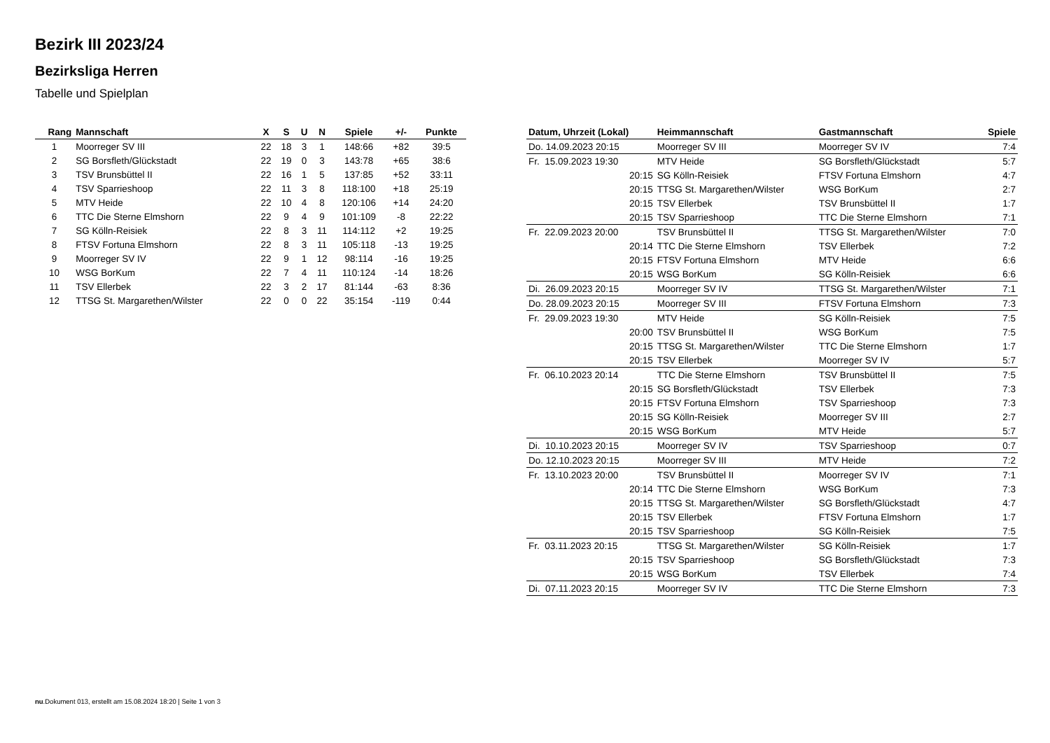Bezirk III 2023/24
Bezirksliga Herren
Tabelle und Spielplan
| Rang | Mannschaft | X | S | U | N | Spiele | +/- | Punkte |
| --- | --- | --- | --- | --- | --- | --- | --- | --- |
| 1 | Moorreger SV III | 22 | 18 | 3 | 1 | 148:66 | +82 | 39:5 |
| 2 | SG Borsfleth/Glückstadt | 22 | 19 | 0 | 3 | 143:78 | +65 | 38:6 |
| 3 | TSV Brunsbüttel II | 22 | 16 | 1 | 5 | 137:85 | +52 | 33:11 |
| 4 | TSV Sparrieshoop | 22 | 11 | 3 | 8 | 118:100 | +18 | 25:19 |
| 5 | MTV Heide | 22 | 10 | 4 | 8 | 120:106 | +14 | 24:20 |
| 6 | TTC Die Sterne Elmshorn | 22 | 9 | 4 | 9 | 101:109 | -8 | 22:22 |
| 7 | SG Kölln-Reisiek | 22 | 8 | 3 | 11 | 114:112 | +2 | 19:25 |
| 8 | FTSV Fortuna Elmshorn | 22 | 8 | 3 | 11 | 105:118 | -13 | 19:25 |
| 9 | Moorreger SV IV | 22 | 9 | 1 | 12 | 98:114 | -16 | 19:25 |
| 10 | WSG BorKum | 22 | 7 | 4 | 11 | 110:124 | -14 | 18:26 |
| 11 | TSV Ellerbek | 22 | 3 | 2 | 17 | 81:144 | -63 | 8:36 |
| 12 | TTSG St. Margarethen/Wilster | 22 | 0 | 0 | 22 | 35:154 | -119 | 0:44 |
| Datum, Uhrzeit (Lokal) | Heimmannschaft | Gastmannschaft | Spiele |
| --- | --- | --- | --- |
| Do. 14.09.2023 20:15 | Moorreger SV III | Moorreger SV IV | 7:4 |
| Fr. 15.09.2023 19:30 | MTV Heide | SG Borsfleth/Glückstadt | 5:7 |
| 20:15 | SG Kölln-Reisiek | FTSV Fortuna Elmshorn | 4:7 |
| 20:15 | TTSG St. Margarethen/Wilster | WSG BorKum | 2:7 |
| 20:15 | TSV Ellerbek | TSV Brunsbüttel II | 1:7 |
| 20:15 | TSV Sparrieshoop | TTC Die Sterne Elmshorn | 7:1 |
| Fr. 22.09.2023 20:00 | TSV Brunsbüttel II | TTSG St. Margarethen/Wilster | 7:0 |
| 20:14 | TTC Die Sterne Elmshorn | TSV Ellerbek | 7:2 |
| 20:15 | FTSV Fortuna Elmshorn | MTV Heide | 6:6 |
| 20:15 | WSG BorKum | SG Kölln-Reisiek | 6:6 |
| Di. 26.09.2023 20:15 | Moorreger SV IV | TTSG St. Margarethen/Wilster | 7:1 |
| Do. 28.09.2023 20:15 | Moorreger SV III | FTSV Fortuna Elmshorn | 7:3 |
| Fr. 29.09.2023 19:30 | MTV Heide | SG Kölln-Reisiek | 7:5 |
| 20:00 | TSV Brunsbüttel II | WSG BorKum | 7:5 |
| 20:15 | TTSG St. Margarethen/Wilster | TTC Die Sterne Elmshorn | 1:7 |
| 20:15 | TSV Ellerbek | Moorreger SV IV | 5:7 |
| Fr. 06.10.2023 20:14 | TTC Die Sterne Elmshorn | TSV Brunsbüttel II | 7:5 |
| 20:15 | SG Borsfleth/Glückstadt | TSV Ellerbek | 7:3 |
| 20:15 | FTSV Fortuna Elmshorn | TSV Sparrieshoop | 7:3 |
| 20:15 | SG Kölln-Reisiek | Moorreger SV III | 2:7 |
| 20:15 | WSG BorKum | MTV Heide | 5:7 |
| Di. 10.10.2023 20:15 | Moorreger SV IV | TSV Sparrieshoop | 0:7 |
| Do. 12.10.2023 20:15 | Moorreger SV III | MTV Heide | 7:2 |
| Fr. 13.10.2023 20:00 | TSV Brunsbüttel II | Moorreger SV IV | 7:1 |
| 20:14 | TTC Die Sterne Elmshorn | WSG BorKum | 7:3 |
| 20:15 | TTSG St. Margarethen/Wilster | SG Borsfleth/Glückstadt | 4:7 |
| 20:15 | TSV Ellerbek | FTSV Fortuna Elmshorn | 1:7 |
| 20:15 | TSV Sparrieshoop | SG Kölln-Reisiek | 7:5 |
| Fr. 03.11.2023 20:15 | TTSG St. Margarethen/Wilster | SG Kölln-Reisiek | 1:7 |
| 20:15 | TSV Sparrieshoop | SG Borsfleth/Glückstadt | 7:3 |
| 20:15 | WSG BorKum | TSV Ellerbek | 7:4 |
| Di. 07.11.2023 20:15 | Moorreger SV IV | TTC Die Sterne Elmshorn | 7:3 |
nu.Dokument 013, erstellt am 15.08.2024 18:20 | Seite 1 von 3